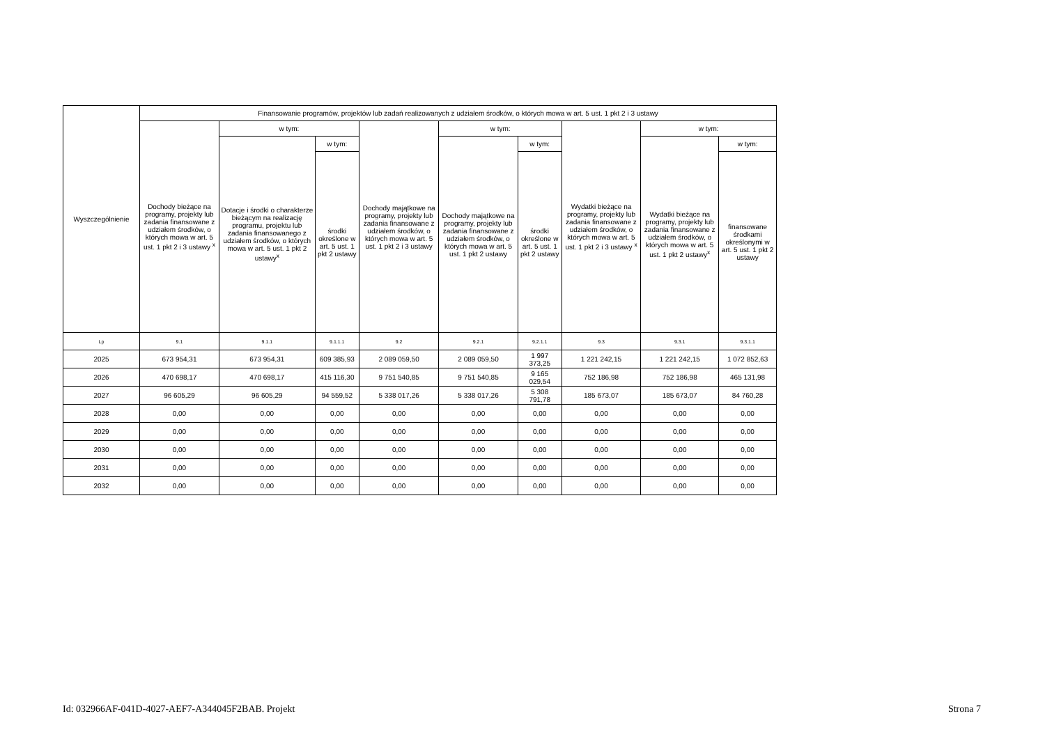| Wyszczególnienie | Finansowanie programów, projektów lub zadań realizowanych z udziałem środków, o których mowa w art. 5 ust. 1 pkt 2 i 3 ustawy | | | | | | | | |
| --- | --- | --- | --- | --- | --- | --- | --- | --- | --- |
| | Dochody bieżące na programy, projekty lub zadania finansowane z udziałem środków, o których mowa w art. 5 ust. 1 pkt 2 i 3 ustawy <sup>x</sup> | w tym: | | Dochody majątkowe na programy, projekty lub zadania finansowane z udziałem środków, o których mowa w art. 5 ust. 1 pkt 2 i 3 ustawy | w tym: | | Wydatki bieżące na programy, projekty lub zadania finansowane z udziałem środków, o których mowa w art. 5 ust. 1 pkt 2 i 3 ustawy <sup>x</sup> | w tym: | |
| | | Dotacje i środki o charakterze bieżącym na realizację programu, projektu lub zadania finansowanego z udziałem środków, o których mowa w art. 5 ust. 1 pkt 2 ustawy<sup>x</sup> | w tym: | | Dochody majątkowe na programy, projekty lub zadania finansowane z udziałem środków, o których mowa w art. 5 ust. 1 pkt 2 ustawy | w tym: | | Wydatki bieżące na programy, projekty lub zadania finansowane z udziałem środków, o których mowa w art. 5 ust. 1 pkt 2 ustawy<sup>x</sup> | w tym: |
| | | | środki określone w art. 5 ust. 1 pkt 2 ustawy | | | środki określone w art. 5 ust. 1 pkt 2 ustawy | | | finansowane środkami określonymi w art. 5 ust. 1 pkt 2 ustawy |
| Lp | 9.1 | 9.1.1 | 9.1.1.1 | 9.2 | 9.2.1 | 9.2.1.1 | 9.3 | 9.3.1 | 9.3.1.1 |
| 2025 | 673 954,31 | 673 954,31 | 609 385,93 | 2 089 059,50 | 2 089 059,50 | 1 997 373,25 | 1 221 242,15 | 1 221 242,15 | 1 072 852,63 |
| 2026 | 470 698,17 | 470 698,17 | 415 116,30 | 9 751 540,85 | 9 751 540,85 | 9 165 029,54 | 752 186,98 | 752 186,98 | 465 131,98 |
| 2027 | 96 605,29 | 96 605,29 | 94 559,52 | 5 338 017,26 | 5 338 017,26 | 5 308 791,78 | 185 673,07 | 185 673,07 | 84 760,28 |
| 2028 | 0,00 | 0,00 | 0,00 | 0,00 | 0,00 | 0,00 | 0,00 | 0,00 | 0,00 |
| 2029 | 0,00 | 0,00 | 0,00 | 0,00 | 0,00 | 0,00 | 0,00 | 0,00 | 0,00 |
| 2030 | 0,00 | 0,00 | 0,00 | 0,00 | 0,00 | 0,00 | 0,00 | 0,00 | 0,00 |
| 2031 | 0,00 | 0,00 | 0,00 | 0,00 | 0,00 | 0,00 | 0,00 | 0,00 | 0,00 |
| 2032 | 0,00 | 0,00 | 0,00 | 0,00 | 0,00 | 0,00 | 0,00 | 0,00 | 0,00 |
Id: 032966AF-041D-4027-AEF7-A344045F2BAB. Projekt Strona 7